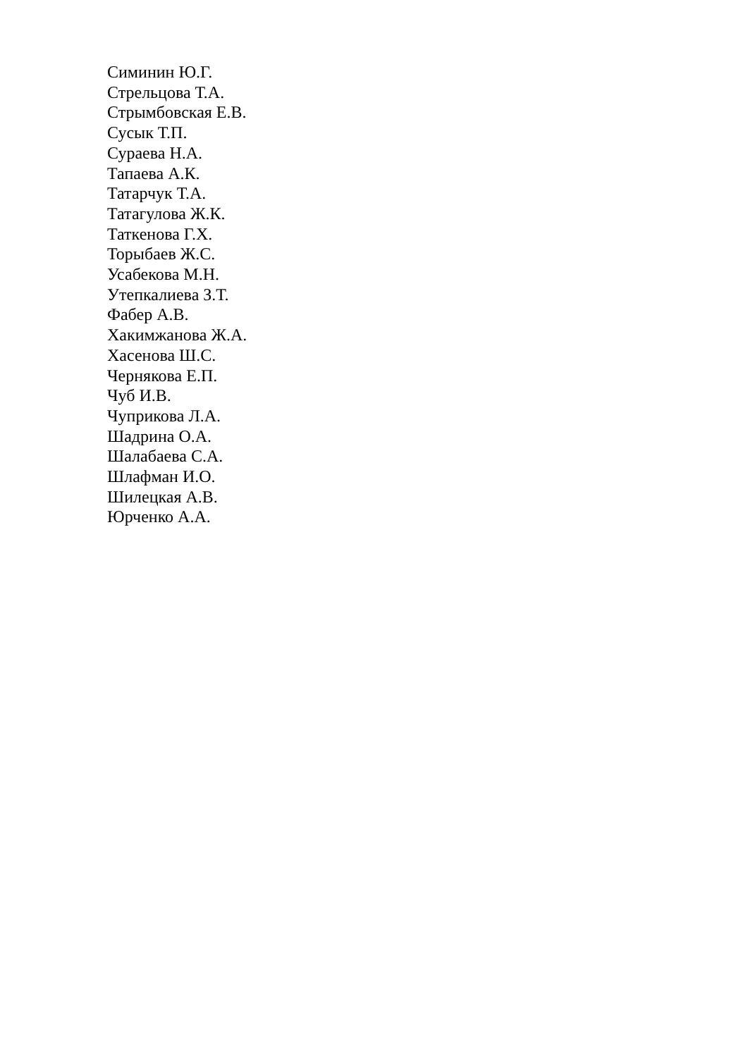Симинин Ю.Г.
Стрельцова Т.А.
Стрымбовская Е.В.
Сусык Т.П.
Сураева Н.А.
Тапаева А.К.
Татарчук Т.А.
Татагулова Ж.К.
Таткенова Г.Х.
Торыбаев Ж.С.
Усабекова М.Н.
Утепкалиева З.Т.
Фабер А.В.
Хакимжанова Ж.А.
Хасенова Ш.С.
Чернякова Е.П.
Чуб И.В.
Чуприкова Л.А.
Шадрина О.А.
Шалабаева С.А.
Шлафман И.О.
Шилецкая А.В.
Юрченко А.А.